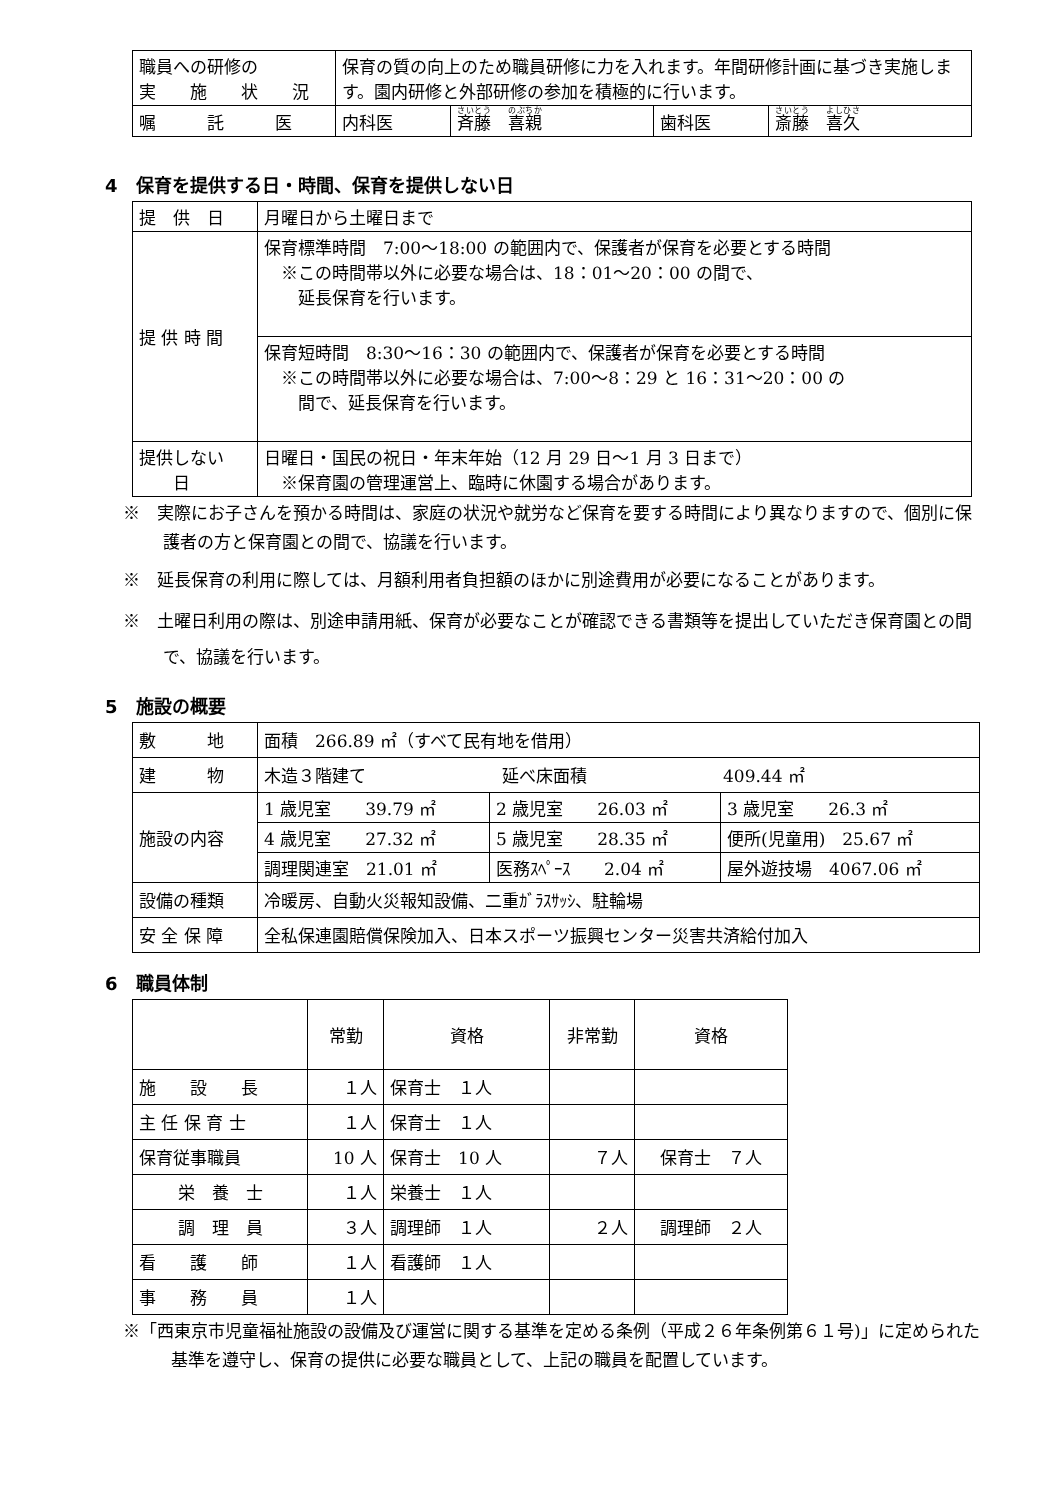| 職員への研修の 実 施 状 況 | 保育の質の向上のため職員研修に力を入れます。年間研修計画に基づき実施します。園内研修と外部研修の参加を積極的に行います。 | | | |
| 嘱 託 医 | 内科医 | 斉藤 喜親 | 歯科医 | 斎藤 喜久 |
4　保育を提供する日・時間、保育を提供しない日
| 提 供 日 | 月曜日から土曜日まで |
| 提 供 時 間 | 保育標準時間 7:00～18:00 の範囲内で、保護者が保育を必要とする時間 ※この時間帯以外に必要な場合は、18：01～20：00 の間で、 延長保育を行います。 |
| | 保育短時間 8:30～16：30 の範囲内で、保護者が保育を必要とする時間 ※この時間帯以外に必要な場合は、7:00～8：29 と 16：31～20：00 の 間で、延長保育を行います。 |
| 提供しない 日 | 日曜日・国民の祝日・年末年始（12 月 29 日～1 月 3 日まで） ※保育園の管理運営上、臨時に休園する場合があります。 |
※　実際にお子さんを預かる時間は、家庭の状況や就労など保育を要する時間により異なりますので、個別に保護者の方と保育園との間で、協議を行います。
※　延長保育の利用に際しては、月額利用者負担額のほかに別途費用が必要になることがあります。
※　土曜日利用の際は、別途申請用紙、保育が必要なことが確認できる書類等を提出していただき保育園との間で、協議を行います。
5　施設の概要
| 敷 地 | 面積 266.89 ㎡（すべて民有地を借用） | | |
| 建 物 | 木造３階建て 延べ床面積 409.44 ㎡ | | |
| 施設の内容 | 1 歳児室 39.79 ㎡ | 2 歳児室 26.03 ㎡ | 3 歳児室 26.3 ㎡ |
| | 4 歳児室 27.32 ㎡ | 5 歳児室 28.35 ㎡ | 便所(児童用) 25.67 ㎡ |
| | 調理関連室 21.01 ㎡ | 医務ｽﾍﾟｰｽ 2.04 ㎡ | 屋外遊技場 4067.06 ㎡ |
| 設備の種類 | 冷暖房、自動火災報知設備、二重ｶﾞﾗｽｻｯｼ、駐輪場 | | |
| 安 全 保 障 | 全私保連園賠償保険加入、日本スポーツ振興センター災害共済給付加入 | | |
6　職員体制
| | 常勤 | 資格 | 非常勤 | 資格 |
| --- | --- | --- | --- | --- |
| 施 設 長 | １人 | 保育士 １人 | | |
| 主 任 保 育 士 | １人 | 保育士 １人 | | |
| 保育従事職員 | 10 人 | 保育士 10 人 | ７人 | 保育士 ７人 |
| 栄 養 士 | １人 | 栄養士 １人 | | |
| 調 理 員 | ３人 | 調理師 １人 | ２人 | 調理師 ２人 |
| 看 護 師 | １人 | 看護師 １人 | | |
| 事 務 員 | １人 | | | |
※「西東京市児童福祉施設の設備及び運営に関する基準を定める条例（平成２６年条例第６１号)」に定められた基準を遵守し、保育の提供に必要な職員として、上記の職員を配置しています。